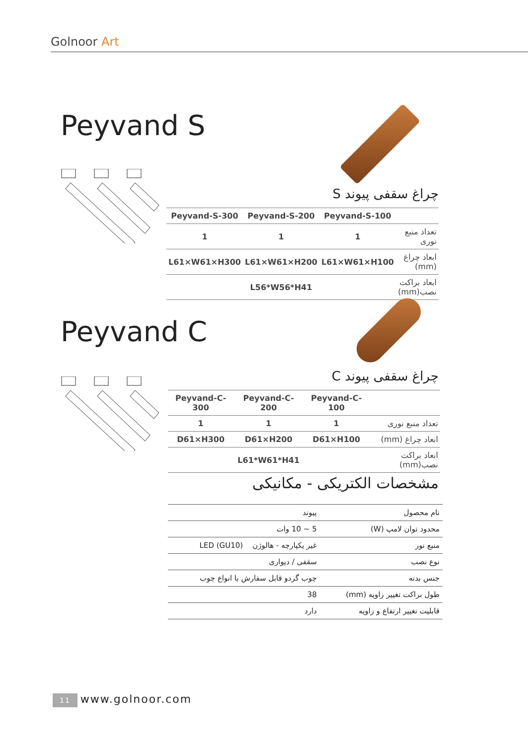Golnoor Art
Peyvand S
چراغ سقفی پیوند S
| Peyvand-S-300 | Peyvand-S-200 | Peyvand-S-100 | |
| --- | --- | --- | --- |
| 1 | 1 | 1 | تعداد منبع نوری |
| L61×W61×H300 | L61×W61×H200 | L61×W61×H100 | ابعاد چراغ (mm) |
| | L56*W56*H41 | | ابعاد براکت نصب(mm) |
Peyvand C
چراغ سقفی پیوند C
| Peyvand-C-300 | Peyvand-C-200 | Peyvand-C-100 | |
| --- | --- | --- | --- |
| 1 | 1 | 1 | تعداد منبع نوری |
| D61×H300 | D61×H200 | D61×H100 | ابعاد چراغ (mm) |
| | L61*W61*H41 | | ابعاد براکت نصب(mm) |
مشخصات الکتریکی - مکانیکی
| نام محصول | پیوند |
| محدود توان لامپ (W) | 5 ~ 10 وات |
| منبع نور | غیر یکپارچه - هالوژن LED (GU10) |
| نوع نصب | سقفی / دیواری |
| جنس بدنه | چوب گردو قابل سفارش با انواع چوب |
| طول براکت تغییر زاویه (mm) | 38 |
| قابلیت تغییر ارتفاع و زاویه | دارد |
11 www.golnoor.com